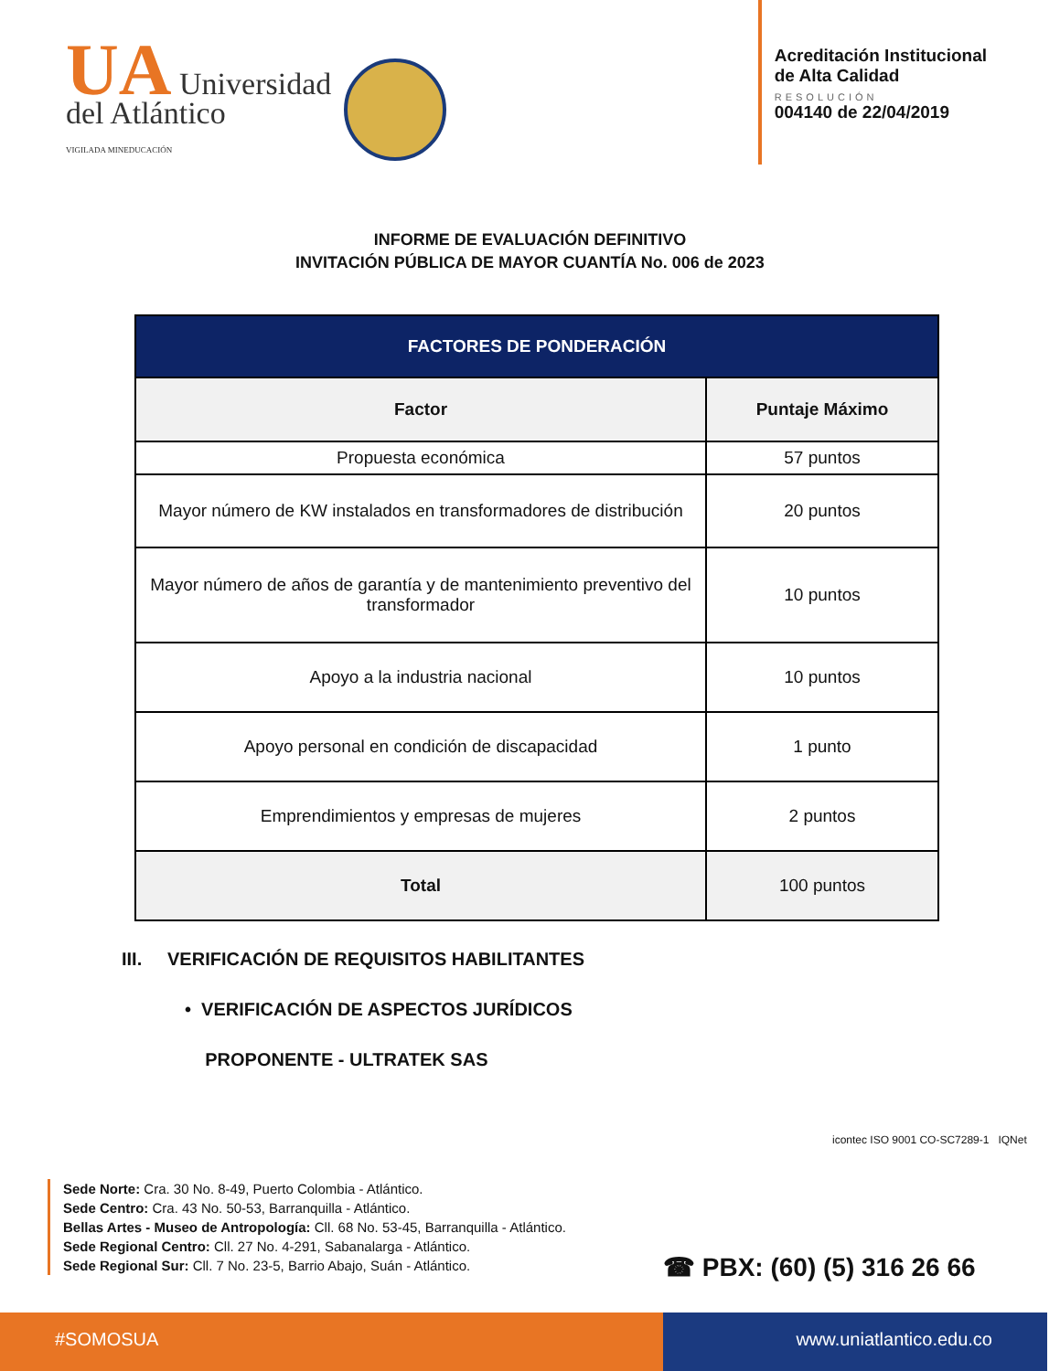UA Universidad
del Atlántico
VIGILADA MINEDUCACIÓN
Acreditación Institucional
de Alta Calidad
RESOLUCIÓN
004140 de 22/04/2019
INFORME DE EVALUACIÓN DEFINITIVO
INVITACIÓN PÚBLICA DE MAYOR CUANTÍA No. 006 de 2023
| FACTORES DE PONDERACIÓN | |
| --- | --- |
| Factor | Puntaje Máximo |
| Propuesta económica | 57 puntos |
| Mayor número de KW instalados en transformadores de distribución | 20 puntos |
| Mayor número de años de garantía y de mantenimiento preventivo del transformador | 10 puntos |
| Apoyo a la industria nacional | 10 puntos |
| Apoyo personal en condición de discapacidad | 1 punto |
| Emprendimientos y empresas de mujeres | 2 puntos |
| Total | 100 puntos |
III. VERIFICACIÓN DE REQUISITOS HABILITANTES
• VERIFICACIÓN DE ASPECTOS JURÍDICOS
PROPONENTE - ULTRATEK SAS
icontec ISO 9001 CO-SC7289-1 IQNet
Sede Norte: Cra. 30 No. 8-49, Puerto Colombia - Atlántico.
Sede Centro: Cra. 43 No. 50-53, Barranquilla - Atlántico.
Bellas Artes - Museo de Antropología: Cll. 68 No. 53-45, Barranquilla - Atlántico.
Sede Regional Centro: Cll. 27 No. 4-291, Sabanalarga - Atlántico.
Sede Regional Sur: Cll. 7 No. 23-5, Barrio Abajo, Suán - Atlántico.
☎ PBX: (60) (5) 316 26 66
#SOMOSUA www.uniatlantico.edu.co